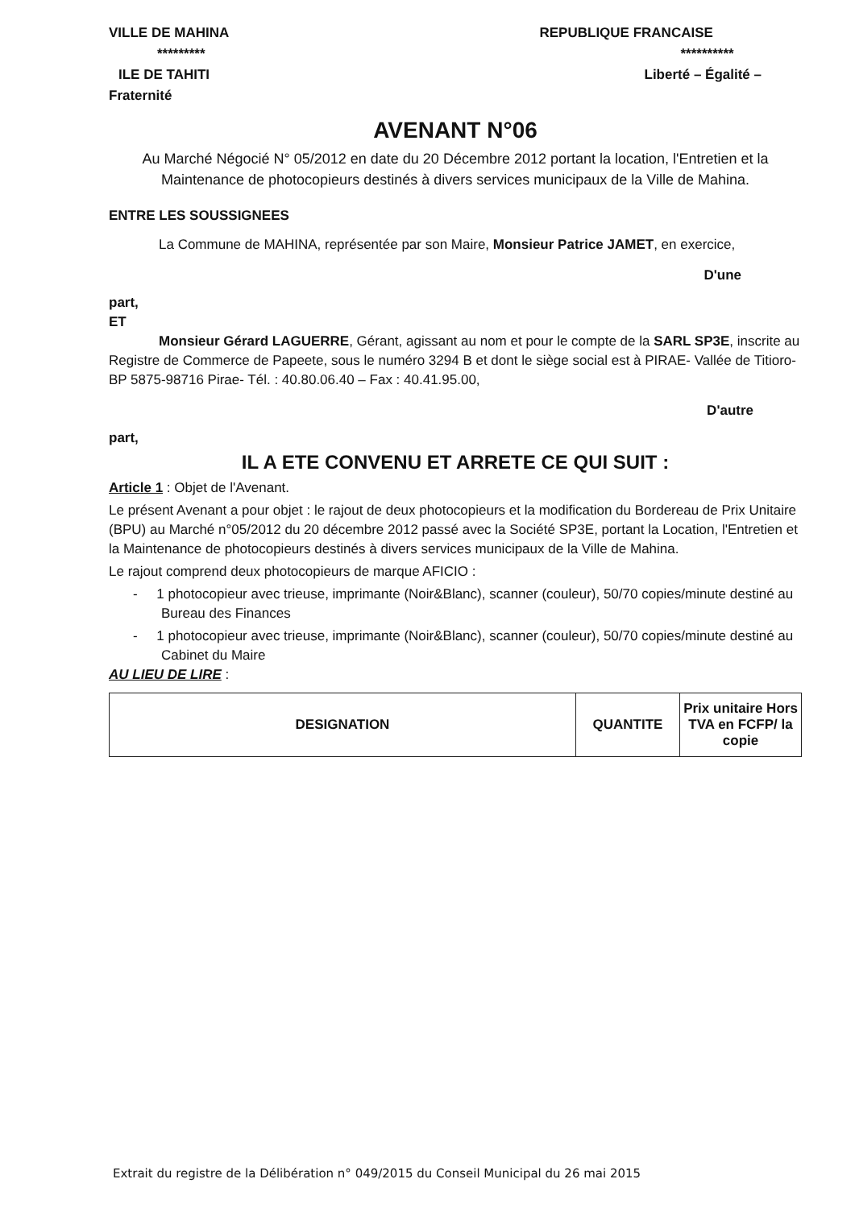VILLE DE MAHINA
*********
ILE DE TAHITI
Fraternité
REPUBLIQUE FRANCAISE
**********
Liberté – Égalité –
AVENANT N°06
Au Marché Négocié N° 05/2012 en date du 20 Décembre 2012 portant la location, l'Entretien et la Maintenance de photocopieurs destinés à divers services municipaux de la Ville de Mahina.
ENTRE LES SOUSSIGNEES
La Commune de MAHINA, représentée par son Maire, Monsieur Patrice JAMET, en exercice,
D'une
part,
ET
Monsieur Gérard LAGUERRE, Gérant, agissant au nom et pour le compte de la SARL SP3E, inscrite au Registre de Commerce de Papeete, sous le numéro 3294 B et dont le siège social est à PIRAE- Vallée de Titioro- BP 5875-98716 Pirae- Tél. : 40.80.06.40 – Fax : 40.41.95.00,
D'autre
part,
IL A ETE CONVENU ET ARRETE CE QUI SUIT :
Article 1 : Objet de l'Avenant.
Le présent Avenant a pour objet : le rajout de deux photocopieurs et la modification du Bordereau de Prix Unitaire (BPU) au Marché n°05/2012 du 20 décembre 2012 passé avec la Société SP3E, portant la Location, l'Entretien et la Maintenance de photocopieurs destinés à divers services municipaux de la Ville de Mahina.
Le rajout comprend deux photocopieurs de marque AFICIO :
- 1 photocopieur avec trieuse, imprimante (Noir&Blanc), scanner (couleur), 50/70 copies/minute destiné au Bureau des Finances
- 1 photocopieur avec trieuse, imprimante (Noir&Blanc), scanner (couleur), 50/70 copies/minute destiné au Cabinet du Maire
AU LIEU DE LIRE :
| DESIGNATION | QUANTITE | Prix unitaire Hors TVA en FCFP/ la copie |
| --- | --- | --- |
Extrait du registre de la Délibération n° 049/2015 du Conseil Municipal du 26 mai 2015